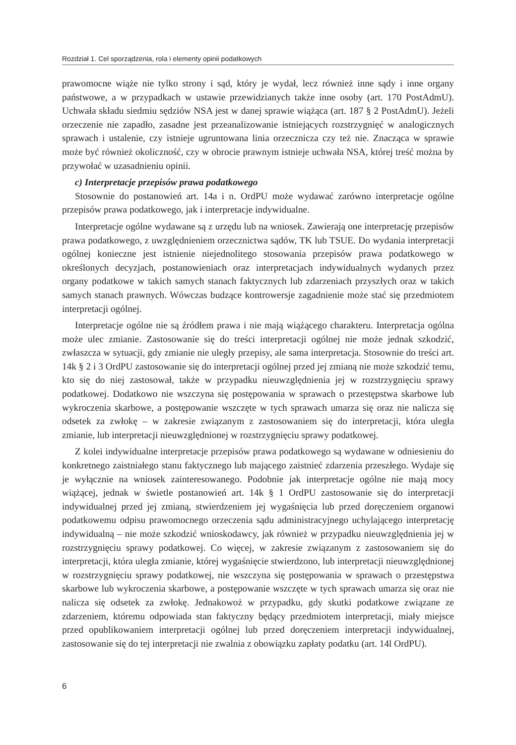Rozdział 1. Cel sporządzenia, rola i elementy opinii podatkowych
prawomocne wiąże nie tylko strony i sąd, który je wydał, lecz również inne sądy i inne organy państwowe, a w przypadkach w ustawie przewidzianych także inne osoby (art. 170 PostAdmU). Uchwała składu siedmiu sędziów NSA jest w danej sprawie wiążąca (art. 187 § 2 PostAdmU). Jeżeli orzeczenie nie zapadło, zasadne jest przeanalizowanie istniejących rozstrzygnięć w analogicznych sprawach i ustalenie, czy istnieje ugruntowana linia orzecznicza czy też nie. Znacząca w sprawie może być również okoliczność, czy w obrocie prawnym istnieje uchwała NSA, której treść można by przywołać w uzasadnieniu opinii.
c) Interpretacje przepisów prawa podatkowego
Stosownie do postanowień art. 14a i n. OrdPU może wydawać zarówno interpretacje ogólne przepisów prawa podatkowego, jak i interpretacje indywidualne.
Interpretacje ogólne wydawane są z urzędu lub na wniosek. Zawierają one interpretację przepisów prawa podatkowego, z uwzględnieniem orzecznictwa sądów, TK lub TSUE. Do wydania interpretacji ogólnej konieczne jest istnienie niejednolitego stosowania przepisów prawa podatkowego w określonych decyzjach, postanowieniach oraz interpretacjach indywidualnych wydanych przez organy podatkowe w takich samych stanach faktycznych lub zdarzeniach przyszłych oraz w takich samych stanach prawnych. Wówczas budzące kontrowersje zagadnienie może stać się przedmiotem interpretacji ogólnej.
Interpretacje ogólne nie są źródłem prawa i nie mają wiążącego charakteru. Interpretacja ogólna może ulec zmianie. Zastosowanie się do treści interpretacji ogólnej nie może jednak szkodzić, zwłaszcza w sytuacji, gdy zmianie nie uległy przepisy, ale sama interpretacja. Stosownie do treści art. 14k § 2 i 3 OrdPU zastosowanie się do interpretacji ogólnej przed jej zmianą nie może szkodzić temu, kto się do niej zastosował, także w przypadku nieuwzględnienia jej w rozstrzygnięciu sprawy podatkowej. Dodatkowo nie wszczyna się postępowania w sprawach o przestępstwa skarbowe lub wykroczenia skarbowe, a postępowanie wszczęte w tych sprawach umarza się oraz nie nalicza się odsetek za zwłokę – w zakresie związanym z zastosowaniem się do interpretacji, która uległa zmianie, lub interpretacji nieuwzględnionej w rozstrzygnięciu sprawy podatkowej.
Z kolei indywidualne interpretacje przepisów prawa podatkowego są wydawane w odniesieniu do konkretnego zaistniałego stanu faktycznego lub mającego zaistnieć zdarzenia przeszłego. Wydaje się je wyłącznie na wniosek zainteresowanego. Podobnie jak interpretacje ogólne nie mają mocy wiążącej, jednak w świetle postanowień art. 14k § 1 OrdPU zastosowanie się do interpretacji indywidualnej przed jej zmianą, stwierdzeniem jej wygaśnięcia lub przed doręczeniem organowi podatkowemu odpisu prawomocnego orzeczenia sądu administracyjnego uchylającego interpretację indywidualną – nie może szkodzić wnioskodawcy, jak również w przypadku nieuwzględnienia jej w rozstrzygnięciu sprawy podatkowej. Co więcej, w zakresie związanym z zastosowaniem się do interpretacji, która uległa zmianie, której wygaśnięcie stwierdzono, lub interpretacji nieuwzględnionej w rozstrzygnięciu sprawy podatkowej, nie wszczyna się postępowania w sprawach o przestępstwa skarbowe lub wykroczenia skarbowe, a postępowanie wszczęte w tych sprawach umarza się oraz nie nalicza się odsetek za zwłokę. Jednakowoż w przypadku, gdy skutki podatkowe związane ze zdarzeniem, któremu odpowiada stan faktyczny będący przedmiotem interpretacji, miały miejsce przed opublikowaniem interpretacji ogólnej lub przed doręczeniem interpretacji indywidualnej, zastosowanie się do tej interpretacji nie zwalnia z obowiązku zapłaty podatku (art. 14l OrdPU).
6